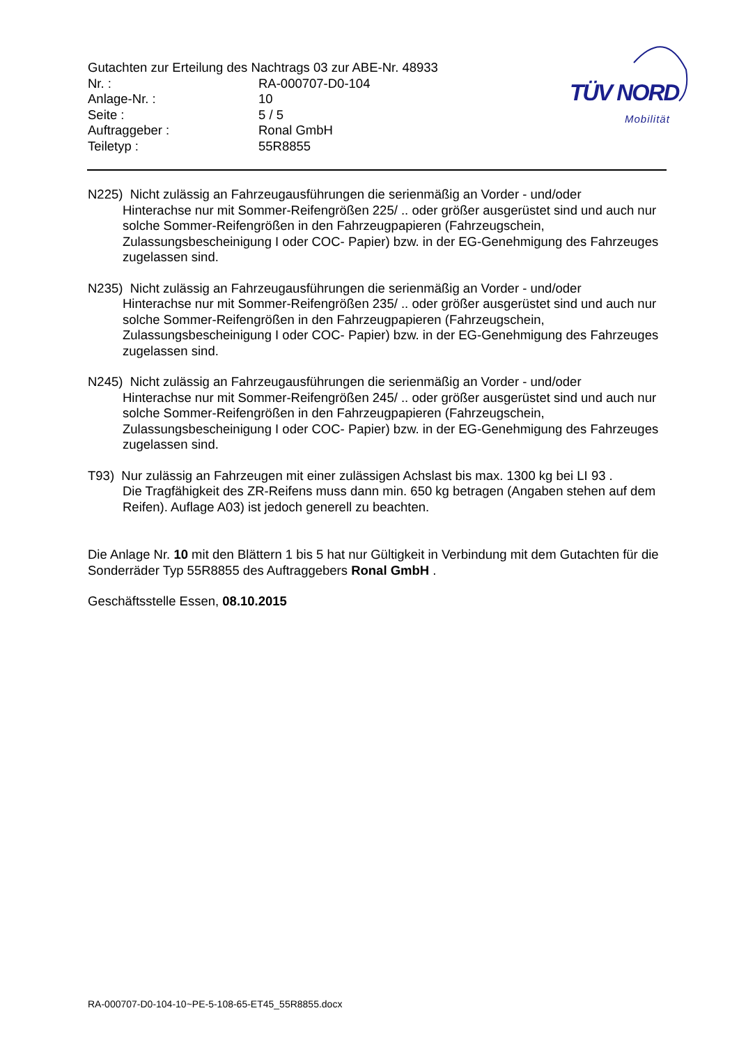Gutachten zur Erteilung des Nachtrags 03 zur ABE-Nr. 48933
| Nr. : | RA-000707-D0-104 |
| Anlage-Nr. : | 10 |
| Seite : | 5 / 5 |
| Auftraggeber : | Ronal GmbH |
| Teiletyp : | 55R8855 |
TÜV NORD
Mobilität
N225) Nicht zulässig an Fahrzeugausführungen die serienmäßig an Vorder - und/oder
Hinterachse nur mit Sommer-Reifengrößen 225/ .. oder größer ausgerüstet sind und auch nur solche Sommer-Reifengrößen in den Fahrzeugpapieren (Fahrzeugschein, Zulassungsbescheinigung I oder COC- Papier) bzw. in der EG-Genehmigung des Fahrzeuges zugelassen sind.
N235) Nicht zulässig an Fahrzeugausführungen die serienmäßig an Vorder - und/oder
Hinterachse nur mit Sommer-Reifengrößen 235/ .. oder größer ausgerüstet sind und auch nur solche Sommer-Reifengrößen in den Fahrzeugpapieren (Fahrzeugschein, Zulassungsbescheinigung I oder COC- Papier) bzw. in der EG-Genehmigung des Fahrzeuges zugelassen sind.
N245) Nicht zulässig an Fahrzeugausführungen die serienmäßig an Vorder - und/oder
Hinterachse nur mit Sommer-Reifengrößen 245/ .. oder größer ausgerüstet sind und auch nur solche Sommer-Reifengrößen in den Fahrzeugpapieren (Fahrzeugschein, Zulassungsbescheinigung I oder COC- Papier) bzw. in der EG-Genehmigung des Fahrzeuges zugelassen sind.
T93) Nur zulässig an Fahrzeugen mit einer zulässigen Achslast bis max. 1300 kg bei LI 93 .
Die Tragfähigkeit des ZR-Reifens muss dann min. 650 kg betragen (Angaben stehen auf dem Reifen). Auflage A03) ist jedoch generell zu beachten.
Die Anlage Nr. 10 mit den Blättern 1 bis 5 hat nur Gültigkeit in Verbindung mit dem Gutachten für die Sonderräder Typ 55R8855 des Auftraggebers Ronal GmbH .
Geschäftsstelle Essen, 08.10.2015
RA-000707-D0-104-10~PE-5-108-65-ET45_55R8855.docx